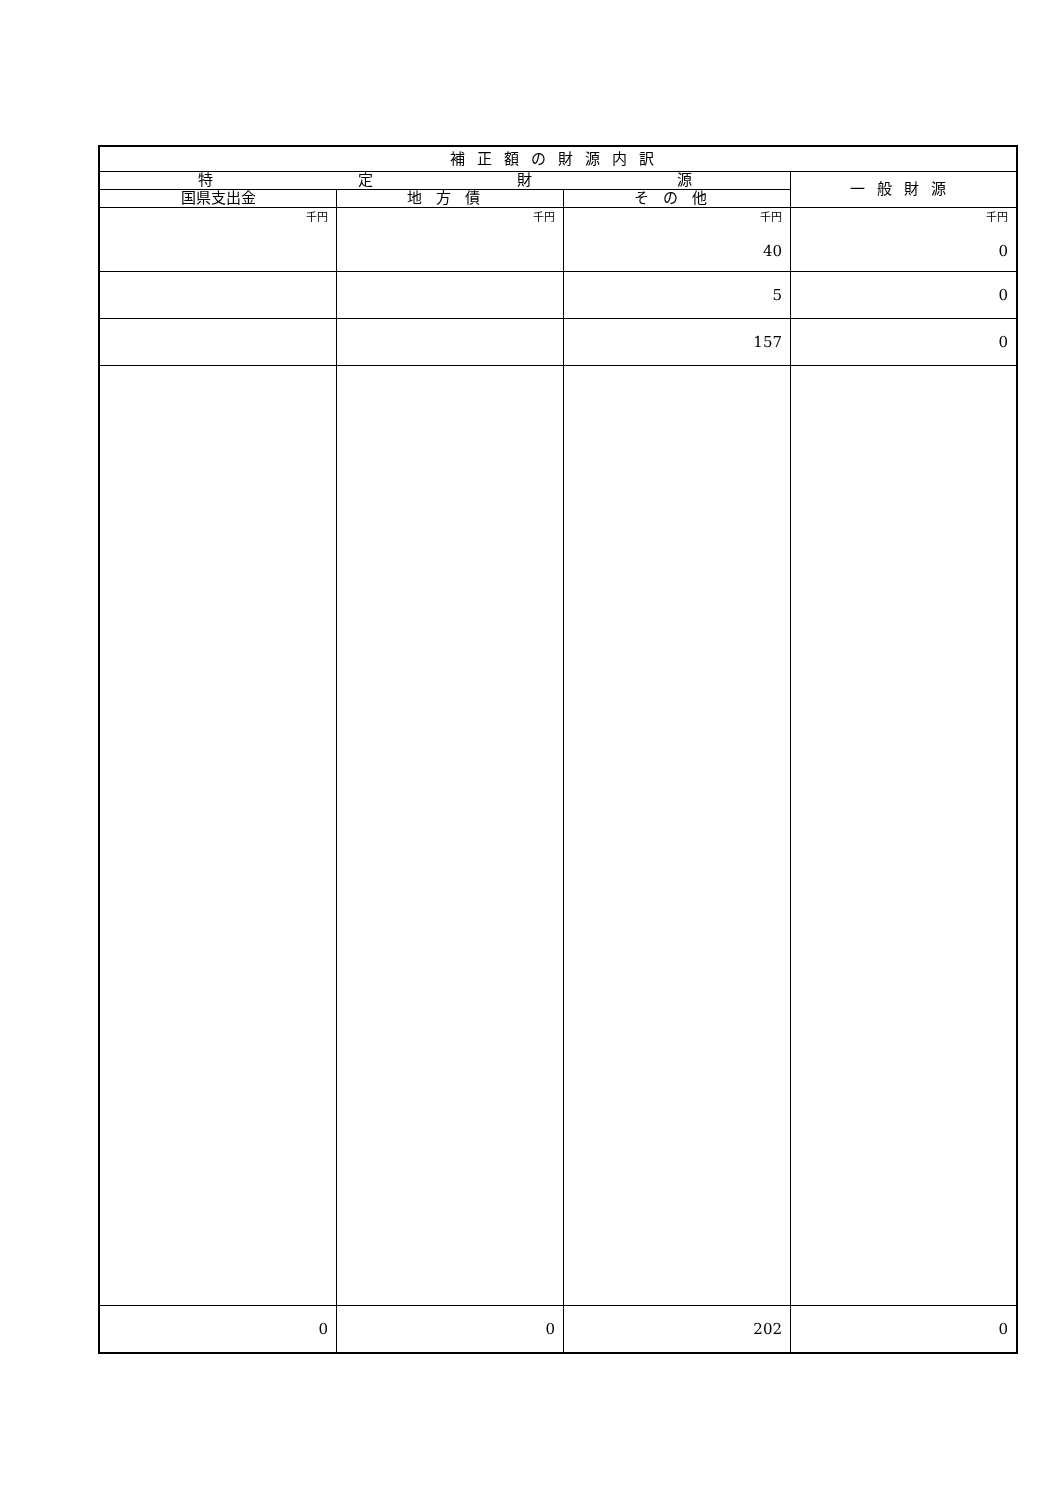| 補正額の財源内訳 | | | |
| --- | --- | --- | --- |
| 特 定 財 源 | | | 一般財源 |
| 国県支出金 | 地方債 | その他 | |
| 千円 | 千円 | 千円 40 | 千円 0 |
| | | 5 | 0 |
| | | 157 | 0 |
| 0 | 0 | 202 | 0 |